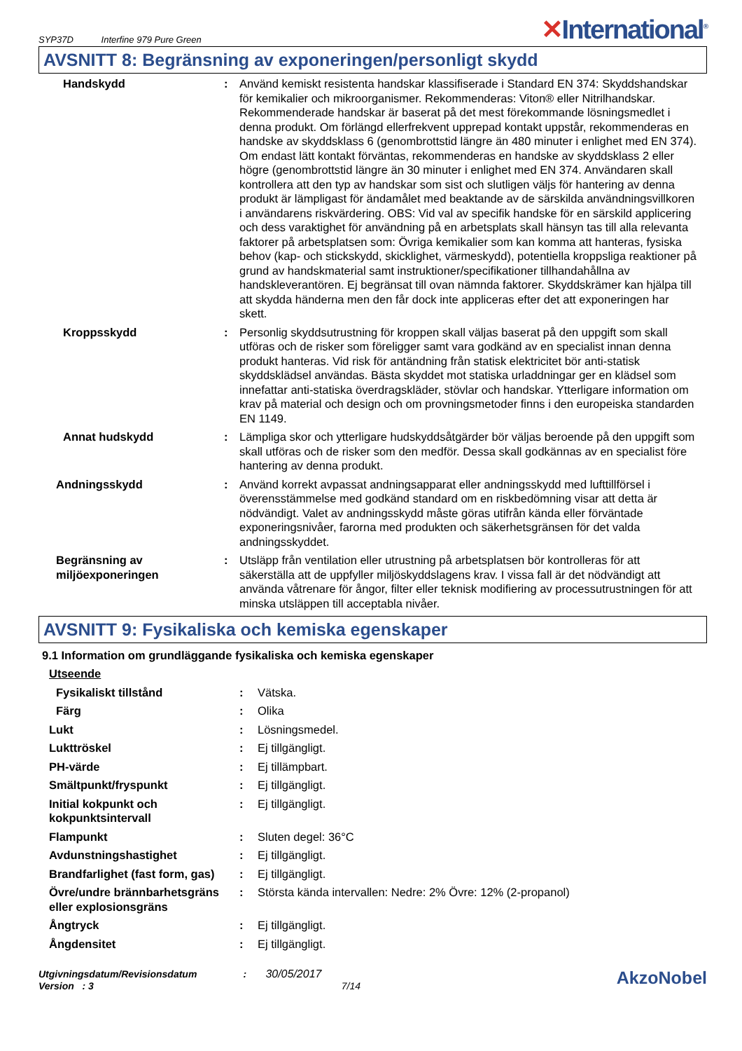SYP37D Interfine 979 Pure Green
✕International<sup>®</sup>
AVSNITT 8: Begränsning av exponeringen/personligt skydd
| Handskydd | : | Använd kemiskt resistenta handskar klassifiserade i Standard EN 374: Skyddshandskar för kemikalier och mikroorganismer. Rekommenderas: Viton® eller Nitrilhandskar. Rekommenderade handskar är baserat på det mest förekommande lösningsmedlet i denna produkt. Om förlängd ellerfrekvent upprepad kontakt uppstår, rekommenderas en handske av skyddsklass 6 (genombrottstid längre än 480 minuter i enlighet med EN 374). Om endast lätt kontakt förväntas, rekommenderas en handske av skyddsklass 2 eller högre (genombrottstid längre än 30 minuter i enlighet med EN 374. Användaren skall kontrollera att den typ av handskar som sist och slutligen väljs för hantering av denna produkt är lämpligast för ändamålet med beaktande av de särskilda användningsvillkoren i användarens riskvärdering. OBS: Vid val av specifik handske för en särskild applicering och dess varaktighet för användning på en arbetsplats skall hänsyn tas till alla relevanta faktorer på arbetsplatsen som: Övriga kemikalier som kan komma att hanteras, fysiska behov (kap- och stickskydd, skicklighet, värmeskydd), potentiella kroppsliga reaktioner på grund av handskmaterial samt instruktioner/specifikationer tillhandahållna av handskleverantören. Ej begränsat till ovan nämnda faktorer. Skyddskrämer kan hjälpa till att skydda händerna men den får dock inte appliceras efter det att exponeringen har skett. |
| Kroppsskydd | : | Personlig skyddsutrustning för kroppen skall väljas baserat på den uppgift som skall utföras och de risker som föreligger samt vara godkänd av en specialist innan denna produkt hanteras. Vid risk för antändning från statisk elektricitet bör anti-statisk skyddsklädsel användas. Bästa skyddet mot statiska urladdningar ger en klädsel som innefattar anti-statiska överdragskläder, stövlar och handskar. Ytterligare information om krav på material och design och om provningsmetoder finns i den europeiska standarden EN 1149. |
| Annat hudskydd | : | Lämpliga skor och ytterligare hudskyddsåtgärder bör väljas beroende på den uppgift som skall utföras och de risker som den medför. Dessa skall godkännas av en specialist före hantering av denna produkt. |
| Andningsskydd | : | Använd korrekt avpassat andningsapparat eller andningsskydd med lufttillförsel i överensstämmelse med godkänd standard om en riskbedömning visar att detta är nödvändigt. Valet av andningsskydd måste göras utifrån kända eller förväntade exponeringsnivåer, farorna med produkten och säkerhetsgränsen för det valda andningsskyddet. |
| Begränsning av miljöexponeringen | : | Utsläpp från ventilation eller utrustning på arbetsplatsen bör kontrolleras för att säkerställa att de uppfyller miljöskyddslagens krav. I vissa fall är det nödvändigt att använda våtrenare för ångor, filter eller teknisk modifiering av processutrustningen för att minska utsläppen till acceptabla nivåer. |
AVSNITT 9: Fysikaliska och kemiska egenskaper
9.1 Information om grundläggande fysikaliska och kemiska egenskaper
| Utseende | | |
| Fysikaliskt tillstånd | : | Vätska. |
| Färg | : | Olika |
| Lukt | : | Lösningsmedel. |
| Lukttröskel | : | Ej tillgängligt. |
| PH-värde | : | Ej tillämpbart. |
| Smältpunkt/fryspunkt | : | Ej tillgängligt. |
| Initial kokpunkt och kokpunktsintervall | : | Ej tillgängligt. |
| Flampunkt | : | Sluten degel: 36°C |
| Avdunstningshastighet | : | Ej tillgängligt. |
| Brandfarlighet (fast form, gas) | : | Ej tillgängligt. |
| Övre/undre brännbarhetsgräns eller explosionsgräns | : | Största kända intervallen: Nedre: 2% Övre: 12% (2-propanol) |
| Ångtryck | : | Ej tillgängligt. |
| Ångdensitet | : | Ej tillgängligt. |
Utgivningsdatum/Revisionsdatum : 30/05/2017
Version : 3 7/14
AkzoNobel